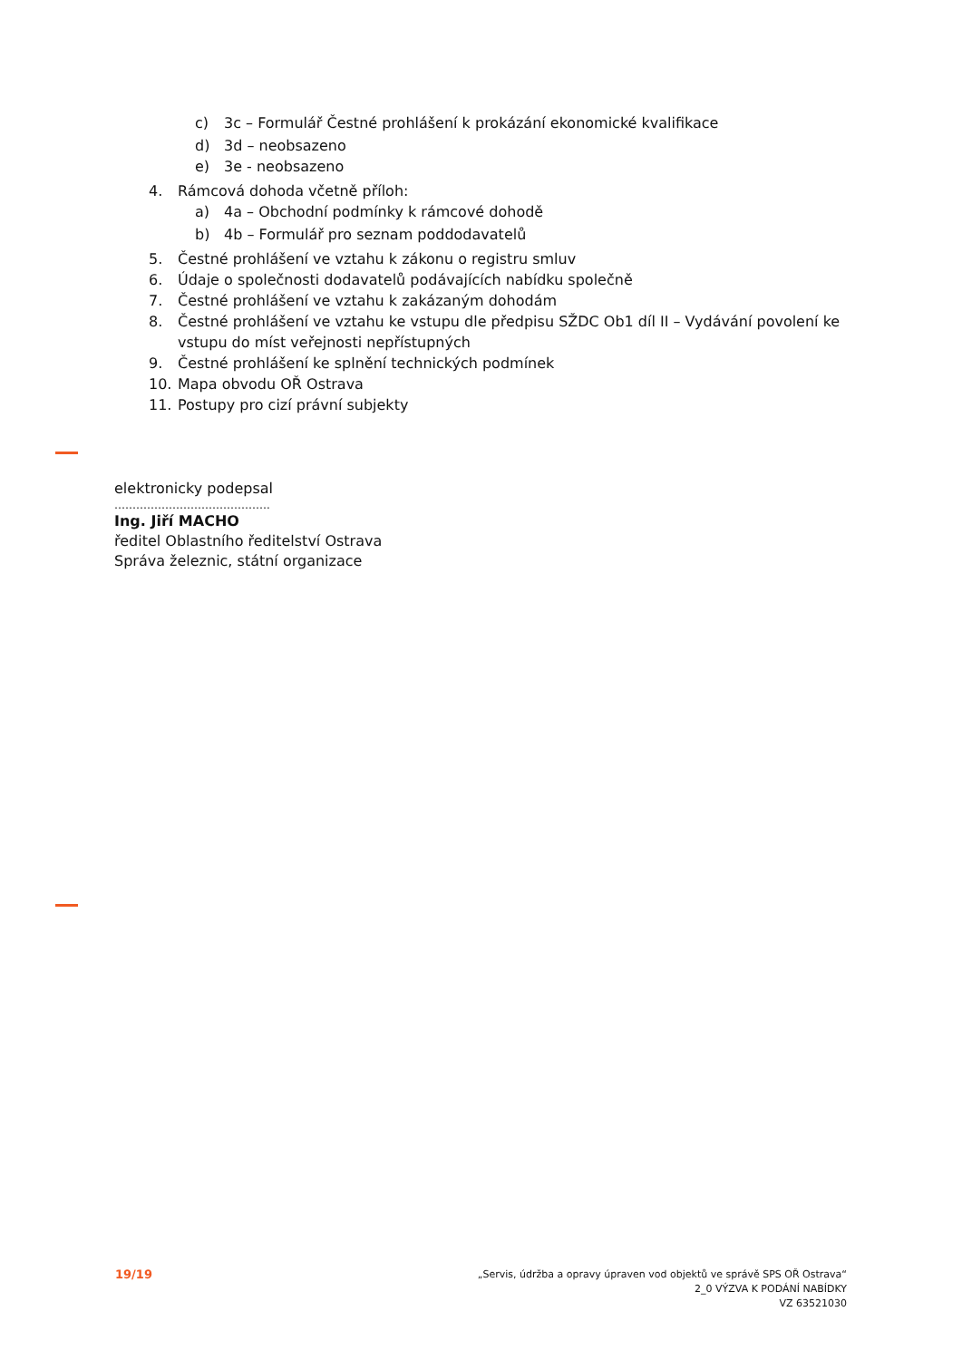c) 3c – Formulář Čestné prohlášení k prokázání ekonomické kvalifikace
d) 3d – neobsazeno
e) 3e - neobsazeno
4. Rámcová dohoda včetně příloh:
a) 4a – Obchodní podmínky k rámcové dohodě
b) 4b – Formulář pro seznam poddodavatelů
5. Čestné prohlášení ve vztahu k zákonu o registru smluv
6. Údaje o společnosti dodavatelů podávajících nabídku společně
7. Čestné prohlášení ve vztahu k zakázaným dohodám
8. Čestné prohlášení ve vztahu ke vstupu dle předpisu SŽDC Ob1 díl II – Vydávání povolení ke vstupu do míst veřejnosti nepřístupných
9. Čestné prohlášení ke splnění technických podmínek
10. Mapa obvodu OŘ Ostrava
11. Postupy pro cizí právní subjekty
elektronicky podepsal
…………………………………….
Ing. Jiří MACHO
ředitel Oblastního ředitelství Ostrava
Správa železnic, státní organizace
19/19
„Servis, údržba a opravy úpraven vod objektů ve správě SPS OŘ Ostrava“
2_0 VÝZVA K PODÁNÍ NABÍDKY
VZ 63521030